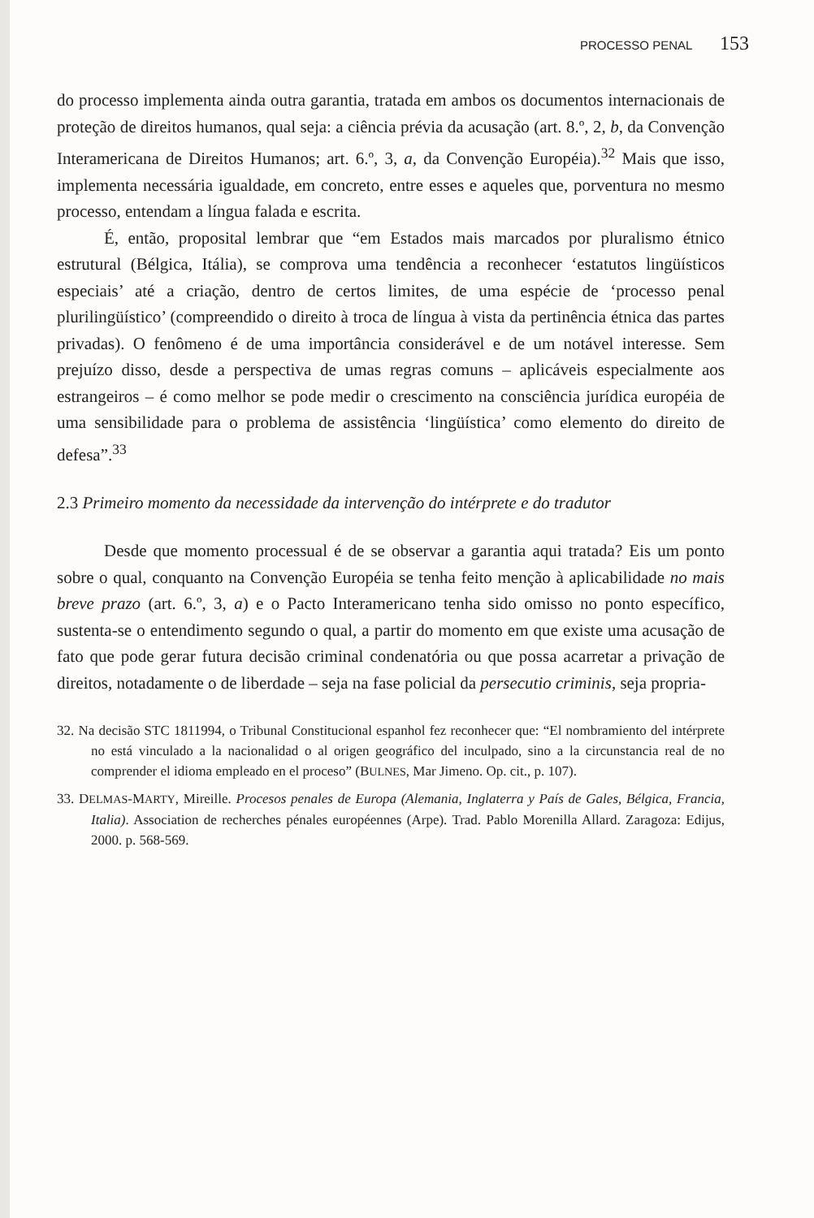PROCESSO PENAL 153
do processo implementa ainda outra garantia, tratada em ambos os documentos internacionais de proteção de direitos humanos, qual seja: a ciência prévia da acusação (art. 8.º, 2, b, da Convenção Interamericana de Direitos Humanos; art. 6.º, 3, a, da Convenção Européia).<sup>32</sup> Mais que isso, implementa necessária igualdade, em concreto, entre esses e aqueles que, porventura no mesmo processo, entendam a língua falada e escrita.
É, então, proposital lembrar que “em Estados mais marcados por pluralismo étnico estrutural (Bélgica, Itália), se comprova uma tendência a reconhecer ‘estatutos lingüísticos especiais’ até a criação, dentro de certos limites, de uma espécie de ‘processo penal plurilingüístico’ (compreendido o direito à troca de língua à vista da pertinência étnica das partes privadas). O fenômeno é de uma importância considerável e de um notável interesse. Sem prejuízo disso, desde a perspectiva de umas regras comuns – aplicáveis especialmente aos estrangeiros – é como melhor se pode medir o crescimento na consciência jurídica européia de uma sensibilidade para o problema de assistência ‘lingüística’ como elemento do direito de defesa”.<sup>33</sup>
2.3 Primeiro momento da necessidade da intervenção do intérprete e do tradutor
Desde que momento processual é de se observar a garantia aqui tratada? Eis um ponto sobre o qual, conquanto na Convenção Européia se tenha feito menção à aplicabilidade no mais breve prazo (art. 6.º, 3, a) e o Pacto Interamericano tenha sido omisso no ponto específico, sustenta-se o entendimento segundo o qual, a partir do momento em que existe uma acusação de fato que pode gerar futura decisão criminal condenatória ou que possa acarretar a privação de direitos, notadamente o de liberdade – seja na fase policial da persecutio criminis, seja propria-
32. Na decisão STC 1811994, o Tribunal Constitucional espanhol fez reconhecer que: “El nombramiento del intérprete no está vinculado a la nacionalidad o al origen geográfico del inculpado, sino a la circunstancia real de no comprender el idioma empleado en el proceso” (BULNES, Mar Jimeno. Op. cit., p. 107).
33. DELMAS-MARTY, Mireille. Procesos penales de Europa (Alemania, Inglaterra y País de Gales, Bélgica, Francia, Italia). Association de recherches pénales européennes (Arpe). Trad. Pablo Morenilla Allard. Zaragoza: Edijus, 2000. p. 568-569.